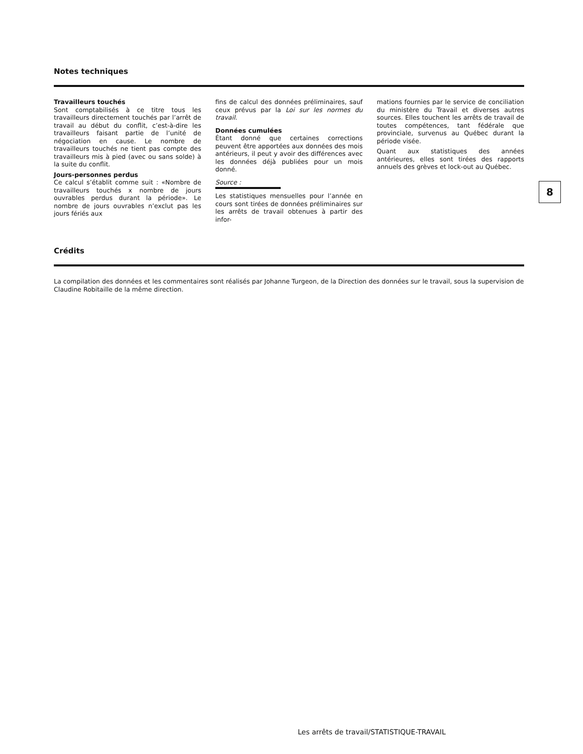Notes techniques
Travailleurs touchés
Sont comptabilisés à ce titre tous les travailleurs directement touchés par l’arrêt de travail au début du conflit, c’est-à-dire les travailleurs faisant partie de l’unité de négociation en cause. Le nombre de travailleurs touchés ne tient pas compte des travailleurs mis à pied (avec ou sans solde) à la suite du conflit.
Jours-personnes perdus
Ce calcul s’établit comme suit : «Nombre de travailleurs touchés x nombre de jours ouvrables perdus durant la période». Le nombre de jours ouvrables n’exclut pas les jours fériés aux
fins de calcul des données préliminaires, sauf ceux prévus par la Loi sur les normes du travail.
Données cumulées
Étant donné que certaines corrections peuvent être apportées aux données des mois antérieurs, il peut y avoir des différences avec les données déjà publiées pour un mois donné.
Source :
Les statistiques mensuelles pour l’année en cours sont tirées de données préliminaires sur les arrêts de travail obtenues à partir des infor-
mations fournies par le service de conciliation du ministère du Travail et diverses autres sources. Elles touchent les arrêts de travail de toutes compétences, tant fédérale que provinciale, survenus au Québec durant la période visée.
Quant aux statistiques des années antérieures, elles sont tirées des rapports annuels des grèves et lock-out au Québec.
8
Crédits
La compilation des données et les commentaires sont réalisés par Johanne Turgeon, de la Direction des données sur le travail, sous la supervision de Claudine Robitaille de la même direction.
Les arrêts de travail/STATISTIQUE-TRAVAIL